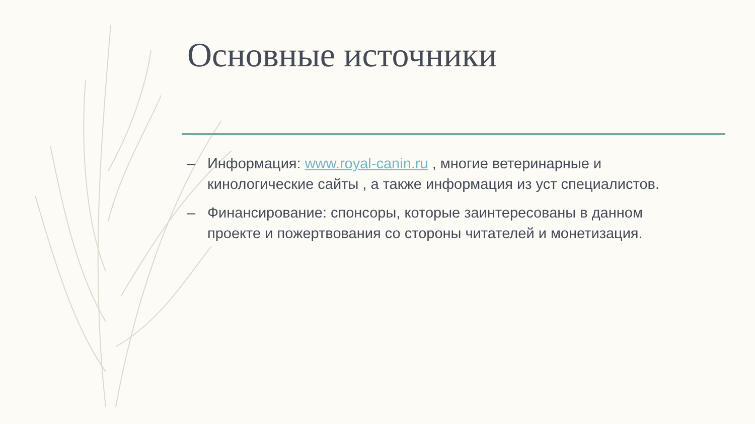Основные источники
– Информация: www.royal-canin.ru , многие ветеринарные и кинологические сайты , а также информация из уст специалистов.
– Финансирование: спонсоры, которые заинтересованы в данном проекте и пожертвования со стороны читателей и монетизация.